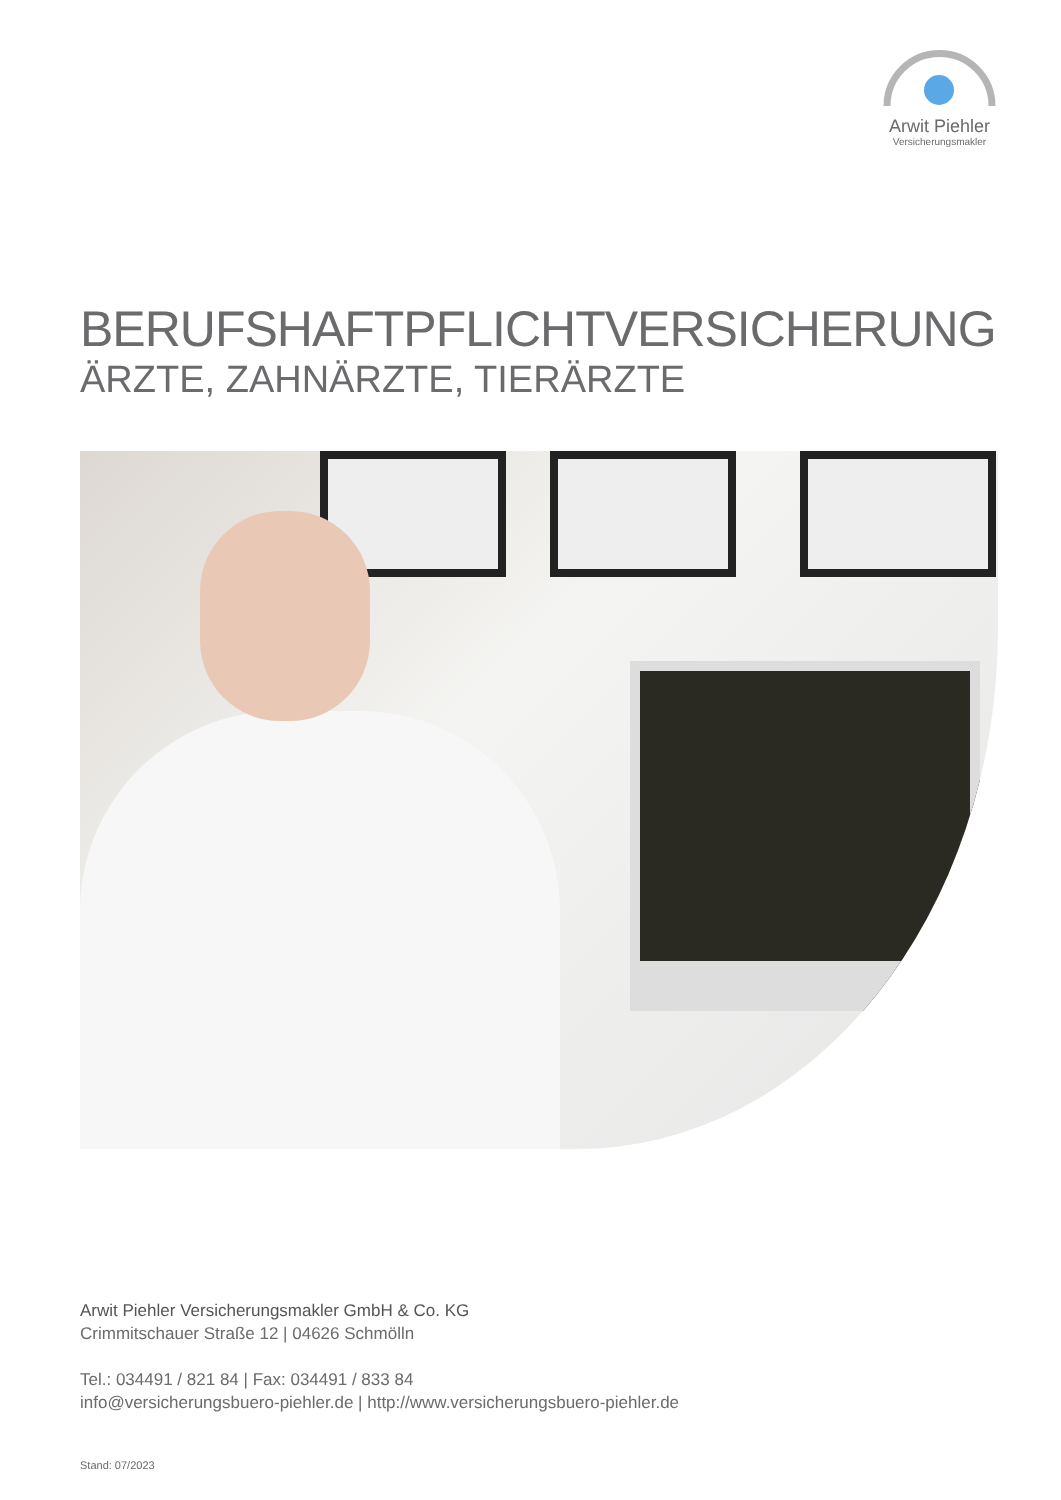Arwit Piehler
Versicherungsmakler
BERUFSHAFTPFLICHTVERSICHERUNG
ÄRZTE, ZAHNÄRZTE, TIERÄRZTE
Arwit Piehler Versicherungsmakler GmbH & Co. KG
Crimmitschauer Straße 12 | 04626 Schmölln
Tel.: 034491 / 821 84 | Fax: 034491 / 833 84
info@versicherungsbuero-piehler.de | http://www.versicherungsbuero-piehler.de
Stand: 07/2023